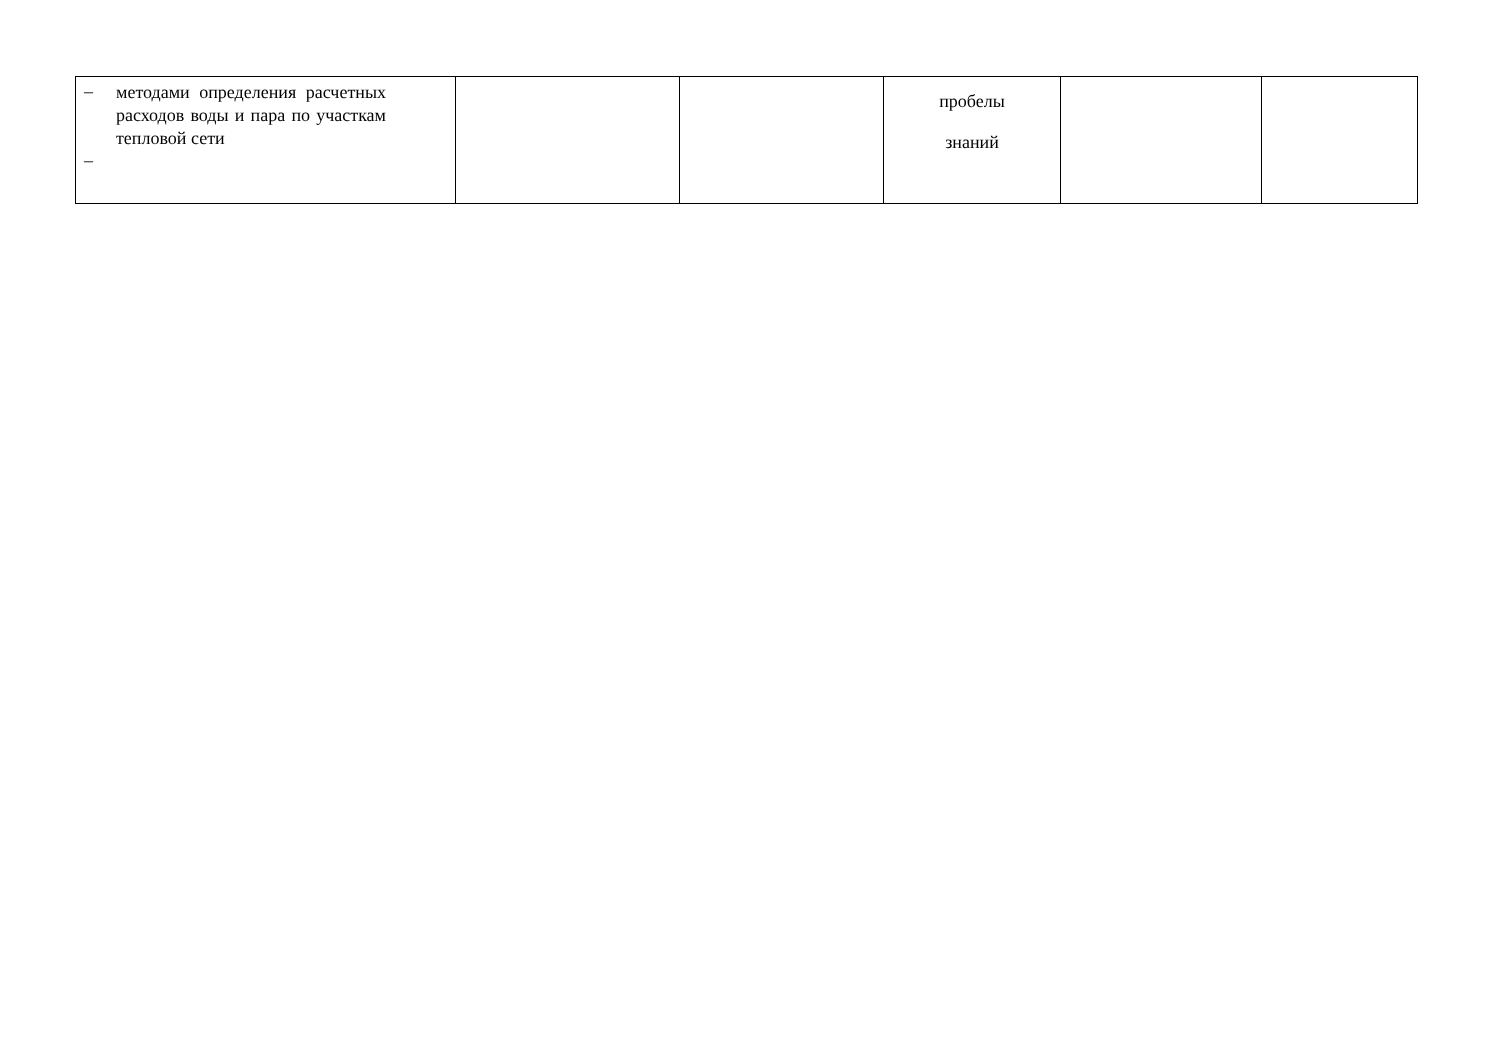| – методами определения расчетных расходов воды и пара по участкам тепловой сети – | | | пробелы знаний | | |